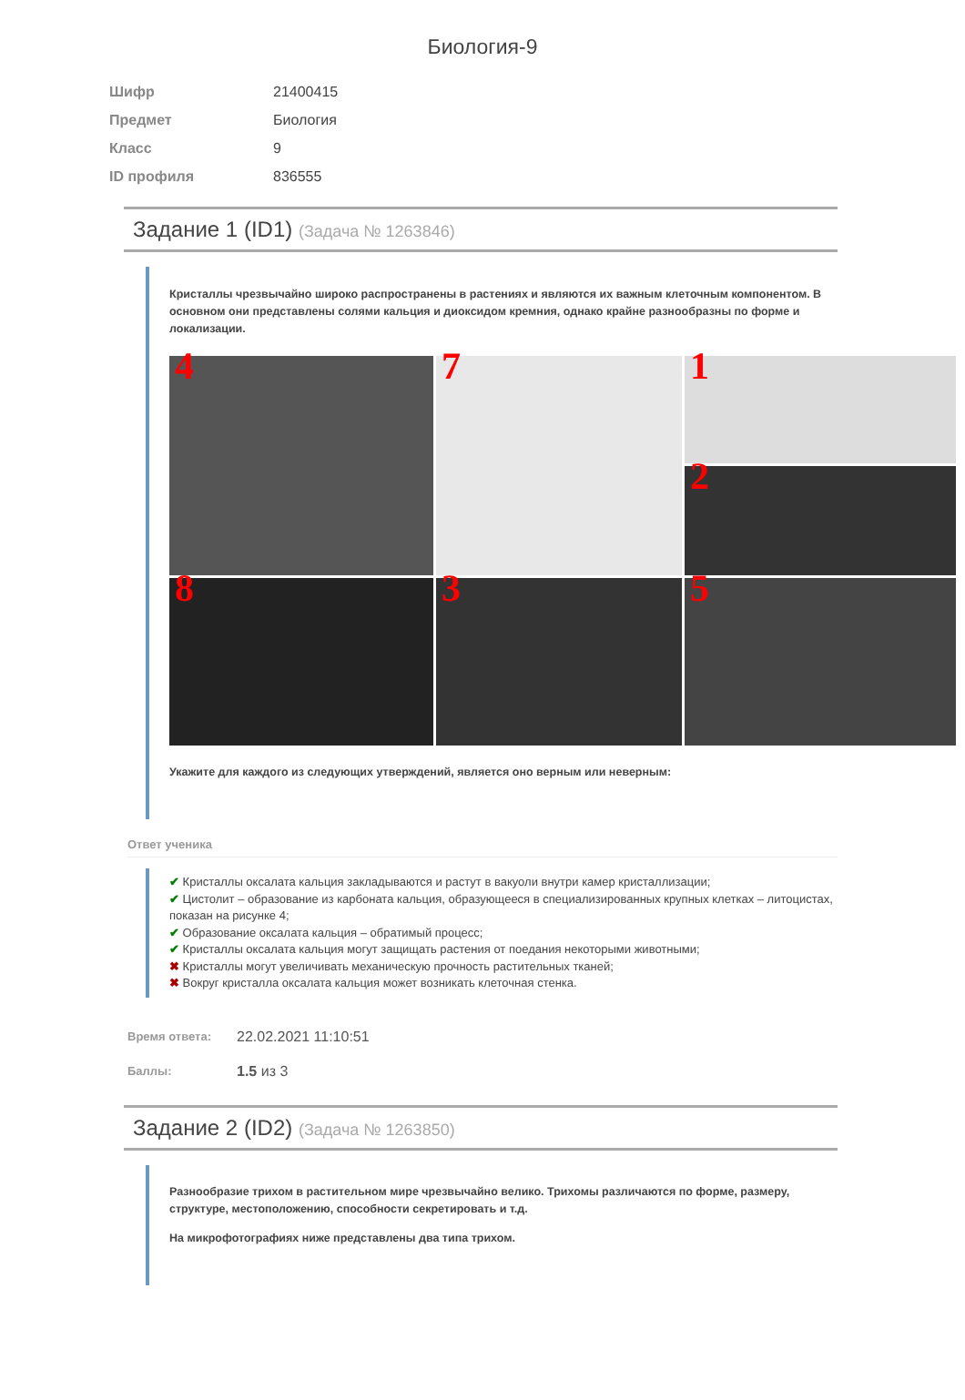Биология-9
| Шифр | 21400415 |
| Предмет | Биология |
| Класс | 9 |
| ID профиля | 836555 |
Задание 1 (ID1) (Задача № 1263846)
Кристаллы чрезвычайно широко распространены в растениях и являются их важным клеточным компонентом. В основном они представлены солями кальция и диоксидом кремния, однако крайне разнообразны по форме и локализации.
1
4
7
2
3
5
8
Укажите для каждого из следующих утверждений, является оно верным или неверным:
Ответ ученика
✔ Кристаллы оксалата кальция закладываются и растут в вакуоли внутри камер кристаллизации;
✔ Цистолит – образование из карбоната кальция, образующееся в специализированных крупных клетках – литоцистах, показан на рисунке 4;
✔ Образование оксалата кальция – обратимый процесс;
✔ Кристаллы оксалата кальция могут защищать растения от поедания некоторыми животными;
✖ Кристаллы могут увеличивать механическую прочность растительных тканей;
✖ Вокруг кристалла оксалата кальция может возникать клеточная стенка.
| Время ответа: | 22.02.2021 11:10:51 |
| Баллы: | 1.5 из 3 |
Задание 2 (ID2) (Задача № 1263850)
Разнообразие трихом в растительном мире чрезвычайно велико. Трихомы различаются по форме, размеру, структуре, местоположению, способности секретировать и т.д.
На микрофотографиях ниже представлены два типа трихом.